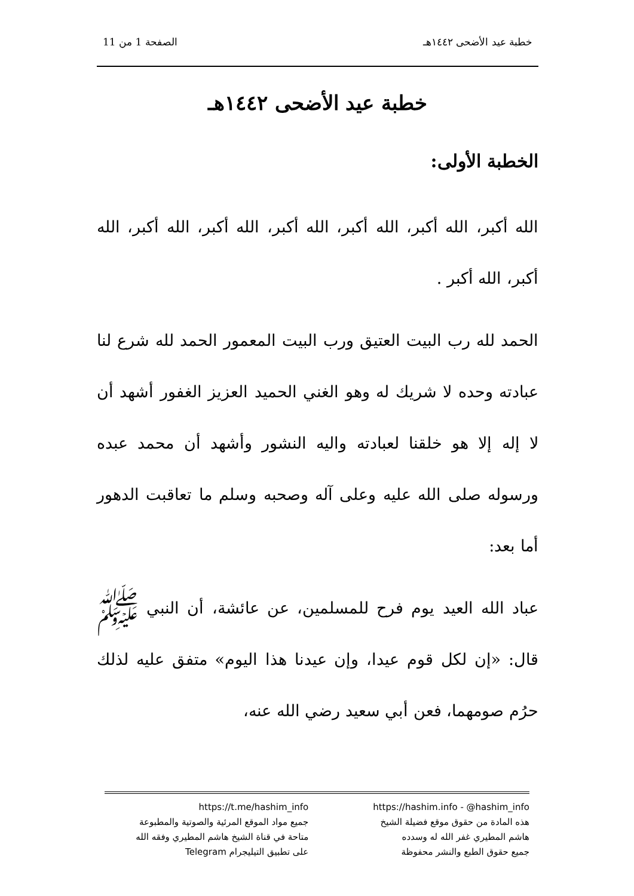خطبة عيد الأضحى ١٤٤٢هـ الصفحة 1 من 11
خطبة عيد الأضحى ١٤٤٢هـ
الخطبة الأولى:
الله أكبر، الله أكبر، الله أكبر، الله أكبر، الله أكبر، الله أكبر، الله أكبر، الله أكبر .
الحمد لله رب البيت العتيق ورب البيت المعمور الحمد لله شرع لنا عبادته وحده لا شريك له وهو الغني الحميد العزيز الغفور أشهد أن لا إله إلا هو خلقنا لعبادته واليه النشور وأشهد أن محمد عبده ورسوله صلى الله عليه وعلى آله وصحبه وسلم ما تعاقبت الدهور أما بعد:
عباد الله العيد يوم فرح للمسلمين، عن عائشة، أن النبي ﷺ قال: «إن لكل قوم عيدا، وإن عيدنا هذا اليوم» متفق عليه لذلك حرُم صومهما، فعن أبي سعيد رضي الله عنه،
https://hashim.info - @hashim_info
هذه المادة من حقوق موقع فضيلة الشيخ
هاشم المطيري غفر الله له وسدده
جميع حقوق الطبع والنشر محفوظة
https://t.me/hashim_info
جميع مواد الموقع المرئية والصوتية والمطبوعة
متاحة في قناة الشيخ هاشم المطيري وفقه الله
على تطبيق التيليجرام Telegram